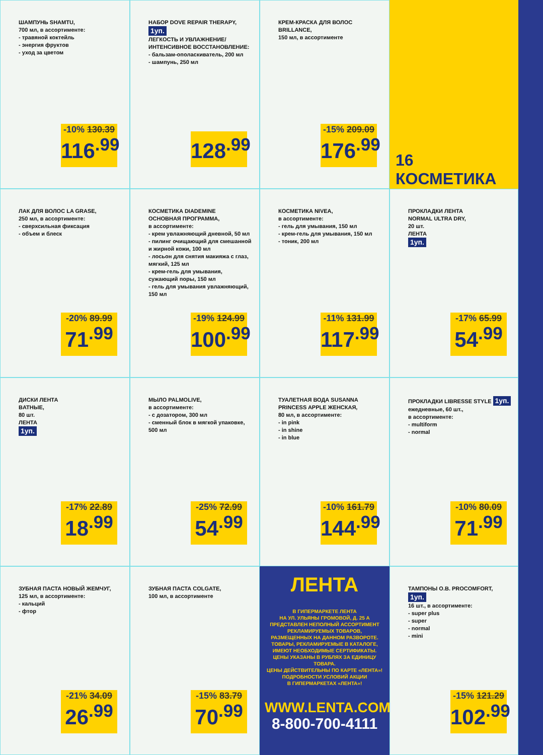ШАМПУНЬ SHAMTU,
700 мл, в ассортименте:
- травяной коктейль
- энергия фруктов
- уход за цветом
-10% 130.39
116<sup>.99</sup>
НАБОР DOVE REPAIR THERAPY, 1уп.
ЛЕГКОСТЬ И УВЛАЖНЕНИЕ/
ИНТЕНСИВНОЕ ВОССТАНОВЛЕНИЕ:
- бальзам-ополаскиватель, 200 мл
- шампунь, 250 мл
128<sup>.99</sup>
КРЕМ-КРАСКА ДЛЯ ВОЛОС BRILLANCE,
150 мл, в ассортименте
-15% 209.09
176<sup>.99</sup>
16
КОСМЕТИКА
ЛАК ДЛЯ ВОЛОС LA GRASE,
250 мл, в ассортименте:
- сверхсильная фиксация
- объем и блеск
-20% 89.99
71<sup>.99</sup>
КОСМЕТИКА DIADEMINE
ОСНОВНАЯ ПРОГРАММА,
в ассортименте:
- крем увлажняющий дневной, 50 мл
- пилинг очищающий для смешанной и жирной кожи, 100 мл
- лосьон для снятия макияжа с глаз, мягкий, 125 мл
- крем-гель для умывания, сужающий поры, 150 мл
- гель для умывания увлажняющий, 150 мл
-19% 124.99
100<sup>.99</sup>
КОСМЕТИКА NIVEA,
в ассортименте:
- гель для умывания, 150 мл
- крем-гель для умывания, 150 мл
- тоник, 200 мл
-11% 131.99
117<sup>.99</sup>
ПРОКЛАДКИ ЛЕНТА
NORMAL ULTRA DRY,
20 шт.
ЛЕНТА
1уп.
-17% 65.99
54<sup>.99</sup>
ДИСКИ ЛЕНТА
BATHЫЕ,
80 шт.
ЛЕНТА
1уп.
-17% 22.89
18<sup>.99</sup>
МЫЛО PALMOLIVE,
в ассортименте:
- с дозатором, 300 мл
- сменный блок в мягкой упаковке, 500 мл
-25% 72.99
54<sup>.99</sup>
ТУАЛЕТНАЯ ВОДА SUSANNA
PRINCESS APPLE ЖЕНСКАЯ,
80 мл, в ассортименте:
- in pink
- in shine
- in blue
-10% 161.79
144<sup>.99</sup>
ПРОКЛАДКИ LIBRESSE STYLE 1уп.
ежедневные, 60 шт.,
в ассортименте:
- multiform
- normal
-10% 80.09
71<sup>.99</sup>
ЗУБНАЯ ПАСТА НОВЫЙ ЖЕМЧУГ,
125 мл, в ассортименте:
- кальций
- фтор
-21% 34.09
26<sup>.99</sup>
ЗУБНАЯ ПАСТА COLGATE,
100 мл, в ассортименте
-15% 83.79
70<sup>.99</sup>
ЛЕНТА
В ГИПЕРМАРКЕТЕ ЛЕНТА
НА УЛ. УЛЬЯНЫ ГРОМОВОЙ, Д. 25 А
ПРЕДСТАВЛЕН НЕПОЛНЫЙ АССОРТИМЕНТ
РЕКЛАМИРУЕМЫХ ТОВАРОВ,
РАЗМЕЩЕННЫХ НА ДАННОМ РАЗВОРОТЕ.
ТОВАРЫ, РЕКЛАМИРУЕМЫЕ В КАТАЛОГЕ,
ИМЕЮТ НЕОБХОДИМЫЕ СЕРТИФИКАТЫ.
ЦЕНЫ УКАЗАНЫ В РУБЛЯХ ЗА ЕДИНИЦУ ТОВАРА.
ЦЕНЫ ДЕЙСТВИТЕЛЬНЫ ПО КАРТЕ «ЛЕНТА»!
ПОДРОБНОСТИ УСЛОВИЙ АКЦИИ
В ГИПЕРМАРКЕТАХ «ЛЕНТА»!
WWW.LENTA.COM
8-800-700-4111
ТАМПОНЫ O.B. PROCOMFORT, 1уп.
16 шт., в ассортименте:
- super plus
- super
- normal
- mini
-15% 121.29
102<sup>.99</sup>